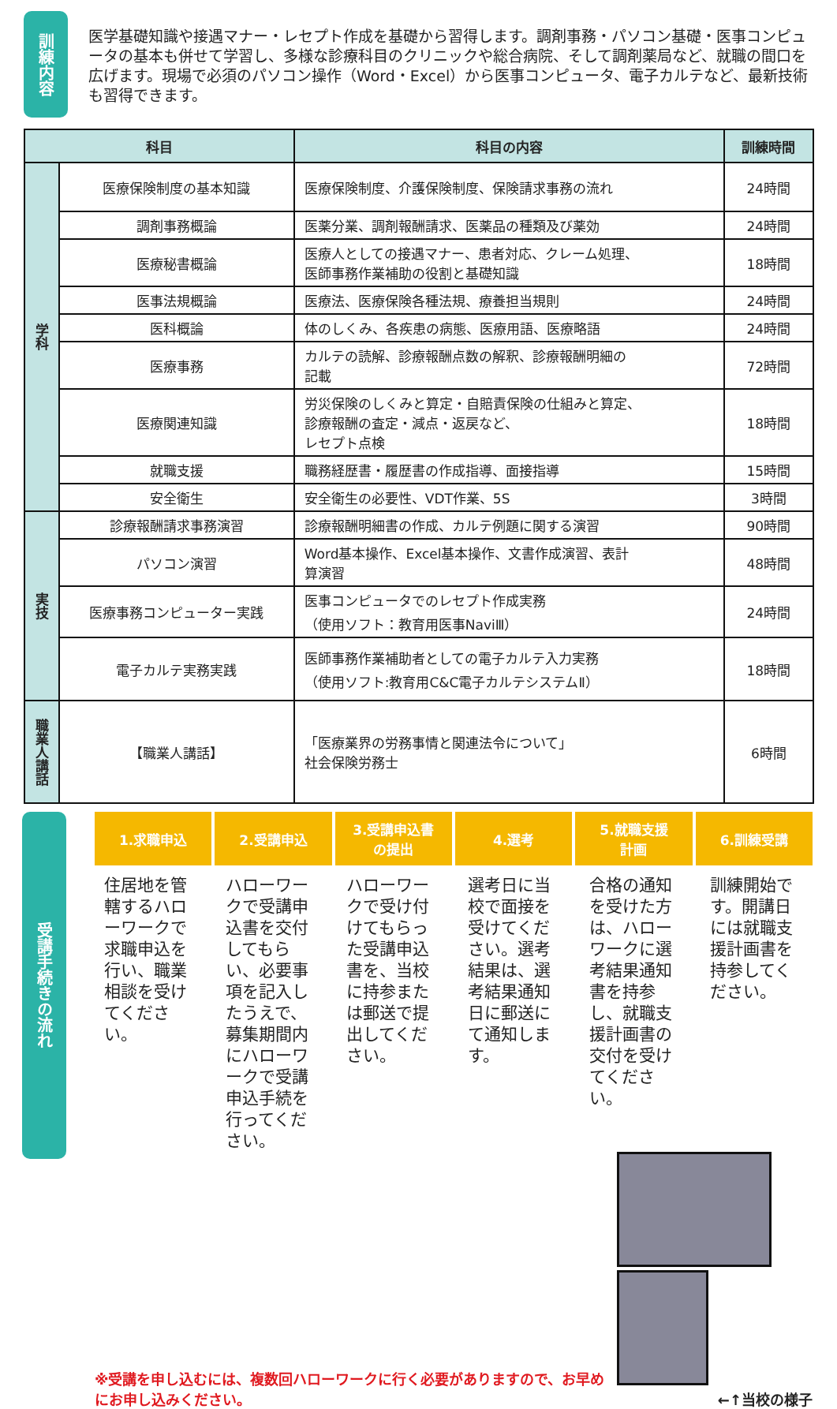訓練内容
医学基礎知識や接遇マナー・レセプト作成を基礎から習得します。調剤事務・パソコン基礎・医事コンピュータの基本も併せて学習し、多様な診療科目のクリニックや総合病院、そして調剤薬局など、就職の間口を広げます。現場で必須のパソコン操作（Word・Excel）から医事コンピュータ、電子カルテなど、最新技術も習得できます。
| 科目 | | 科目の内容 | 訓練時間 |
| --- | --- | --- | --- |
| 学科 | 医療保険制度の基本知識 | 医療保険制度、介護保険制度、保険請求事務の流れ | 24時間 |
| | 調剤事務概論 | 医薬分業、調剤報酬請求、医薬品の種類及び薬効 | 24時間 |
| | 医療秘書概論 | 医療人としての接遇マナー、患者対応、クレーム処理、 医師事務作業補助の役割と基礎知識 | 18時間 |
| | 医事法規概論 | 医療法、医療保険各種法規、療養担当規則 | 24時間 |
| | 医科概論 | 体のしくみ、各疾患の病態、医療用語、医療略語 | 24時間 |
| | 医療事務 | カルテの読解、診療報酬点数の解釈、診療報酬明細の 記載 | 72時間 |
| | 医療関連知識 | 労災保険のしくみと算定・自賠責保険の仕組みと算定、 診療報酬の査定・減点・返戻など、 レセプト点検 | 18時間 |
| | 就職支援 | 職務経歴書・履歴書の作成指導、面接指導 | 15時間 |
| | 安全衛生 | 安全衛生の必要性、VDT作業、5S | 3時間 |
| 実技 | 診療報酬請求事務演習 | 診療報酬明細書の作成、カルテ例題に関する演習 | 90時間 |
| | パソコン演習 | Word基本操作、Excel基本操作、文書作成演習、表計 算演習 | 48時間 |
| | 医療事務コンピューター実践 | 医事コンピュータでのレセプト作成実務 （使用ソフト：教育用医事NaviⅢ） | 24時間 |
| | 電子カルテ実務実践 | 医師事務作業補助者としての電子カルテ入力実務 （使用ソフト:教育用C&C電子カルテシステムⅡ） | 18時間 |
| 職業人講話 | 【職業人講話】 | 「医療業界の労務事情と関連法令について」 社会保険労務士 | 6時間 |
受講手続きの流れ
1.求職申込 2.受講申込 3.受講申込書
の提出
4.選考 5.就職支援
計画
6.訓練受講
住居地を管轄するハローワークで求職申込を行い、職業相談を受けてください。
ハローワークで受講申込書を交付してもらい、必要事項を記入したうえで、募集期間内にハローワークで受講申込手続を行ってください。
ハローワークで受け付けてもらった受講申込書を、当校に持参または郵送で提出してください。
選考日に当校で面接を受けてください。選考結果は、選考結果通知日に郵送にて通知します。
合格の通知を受けた方は、ハローワークに選考結果通知書を持参し、就職支援計画書の交付を受けてください。
訓練開始です。開講日には就職支援計画書を持参してください。
※受講を申し込むには、複数回ハローワークに行く必要がありますので、お早めにお申し込みください。
←↑当校の様子